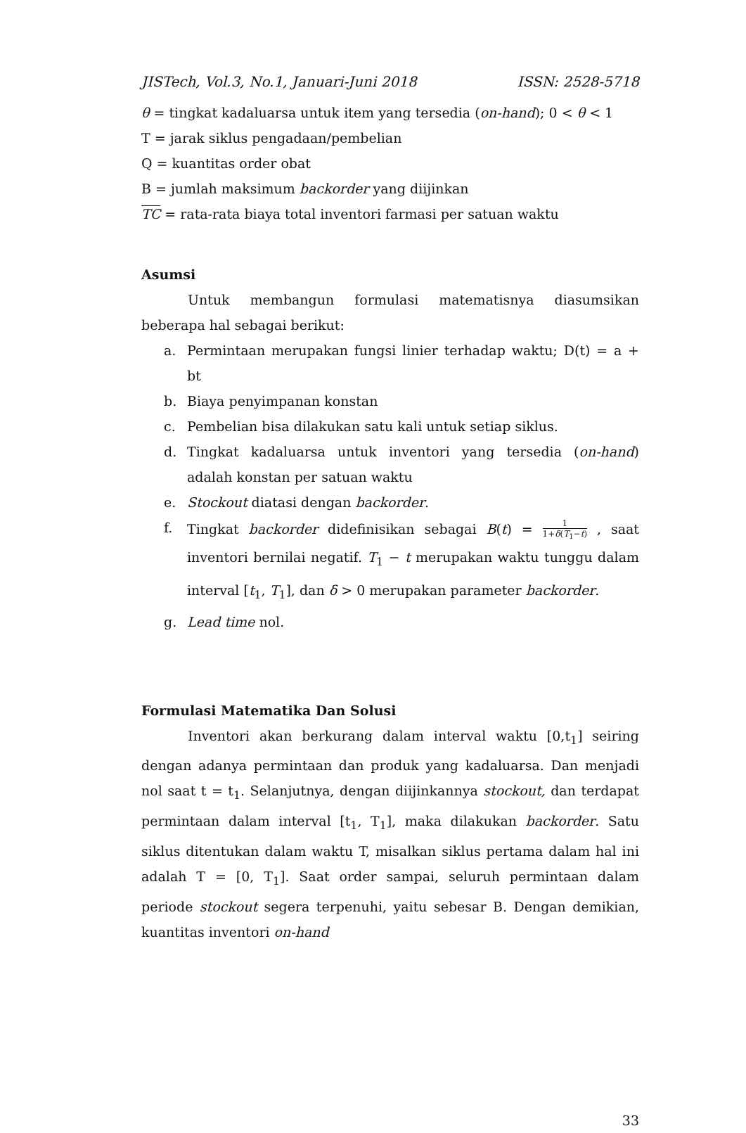JISTech, Vol.3, No.1, Januari-Juni 2018 ISSN: 2528-5718
θ = tingkat kadaluarsa untuk item yang tersedia (on-hand); 0 < θ < 1
T = jarak siklus pengadaan/pembelian
Q = kuantitas order obat
B = jumlah maksimum backorder yang diijinkan
TC = rata-rata biaya total inventori farmasi per satuan waktu
Asumsi
Untuk membangun formulasi matematisnya diasumsikan beberapa hal sebagai berikut:
a. Permintaan merupakan fungsi linier terhadap waktu; D(t) = a + bt
b. Biaya penyimpanan konstan
c. Pembelian bisa dilakukan satu kali untuk setiap siklus.
d. Tingkat kadaluarsa untuk inventori yang tersedia (on-hand) adalah konstan per satuan waktu
e. Stockout diatasi dengan backorder.
f. Tingkat backorder didefinisikan sebagai B(t) = 1 1+δ(T<sub>1</sub>−t) , saat inventori bernilai negatif. T<sub>1</sub> − t merupakan waktu tunggu dalam interval [t<sub>1</sub>, T<sub>1</sub>], dan δ > 0 merupakan parameter backorder.
g. Lead time nol.
Formulasi Matematika Dan Solusi
Inventori akan berkurang dalam interval waktu [0,t<sub>1</sub>] seiring dengan adanya permintaan dan produk yang kadaluarsa. Dan menjadi nol saat t = t<sub>1</sub>. Selanjutnya, dengan diijinkannya stockout, dan terdapat permintaan dalam interval [t<sub>1</sub>, T<sub>1</sub>], maka dilakukan backorder. Satu siklus ditentukan dalam waktu T, misalkan siklus pertama dalam hal ini adalah T = [0, T<sub>1</sub>]. Saat order sampai, seluruh permintaan dalam periode stockout segera terpenuhi, yaitu sebesar B. Dengan demikian, kuantitas inventori on-hand
33